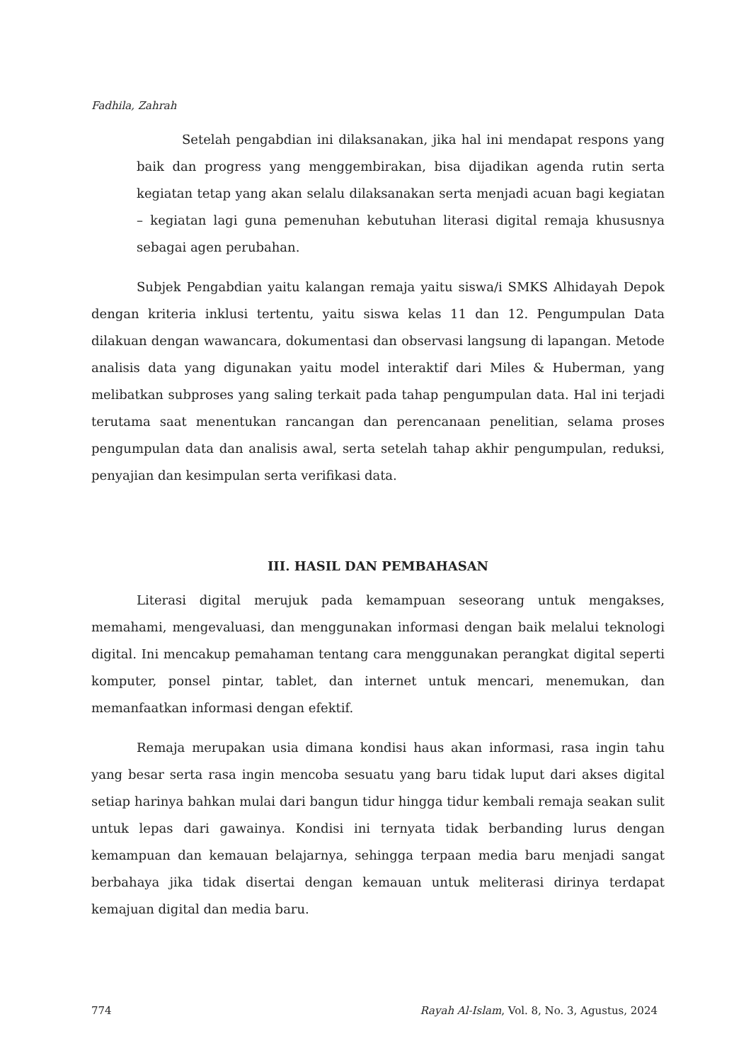Fadhila, Zahrah
Setelah pengabdian ini dilaksanakan, jika hal ini mendapat respons yang baik dan progress yang menggembirakan, bisa dijadikan agenda rutin serta kegiatan tetap yang akan selalu dilaksanakan serta menjadi acuan bagi kegiatan – kegiatan lagi guna pemenuhan kebutuhan literasi digital remaja khususnya sebagai agen perubahan.
Subjek Pengabdian yaitu kalangan remaja yaitu siswa/i SMKS Alhidayah Depok dengan kriteria inklusi tertentu, yaitu siswa kelas 11 dan 12. Pengumpulan Data dilakuan dengan wawancara, dokumentasi dan observasi langsung di lapangan. Metode analisis data yang digunakan yaitu model interaktif dari Miles & Huberman, yang melibatkan subproses yang saling terkait pada tahap pengumpulan data. Hal ini terjadi terutama saat menentukan rancangan dan perencanaan penelitian, selama proses pengumpulan data dan analisis awal, serta setelah tahap akhir pengumpulan, reduksi, penyajian dan kesimpulan serta verifikasi data.
III. HASIL DAN PEMBAHASAN
Literasi digital merujuk pada kemampuan seseorang untuk mengakses, memahami, mengevaluasi, dan menggunakan informasi dengan baik melalui teknologi digital. Ini mencakup pemahaman tentang cara menggunakan perangkat digital seperti komputer, ponsel pintar, tablet, dan internet untuk mencari, menemukan, dan memanfaatkan informasi dengan efektif.
Remaja merupakan usia dimana kondisi haus akan informasi, rasa ingin tahu yang besar serta rasa ingin mencoba sesuatu yang baru tidak luput dari akses digital setiap harinya bahkan mulai dari bangun tidur hingga tidur kembali remaja seakan sulit untuk lepas dari gawainya. Kondisi ini ternyata tidak berbanding lurus dengan kemampuan dan kemauan belajarnya, sehingga terpaan media baru menjadi sangat berbahaya jika tidak disertai dengan kemauan untuk meliterasi dirinya terdapat kemajuan digital dan media baru.
774 Rayah Al-Islam, Vol. 8, No. 3, Agustus, 2024